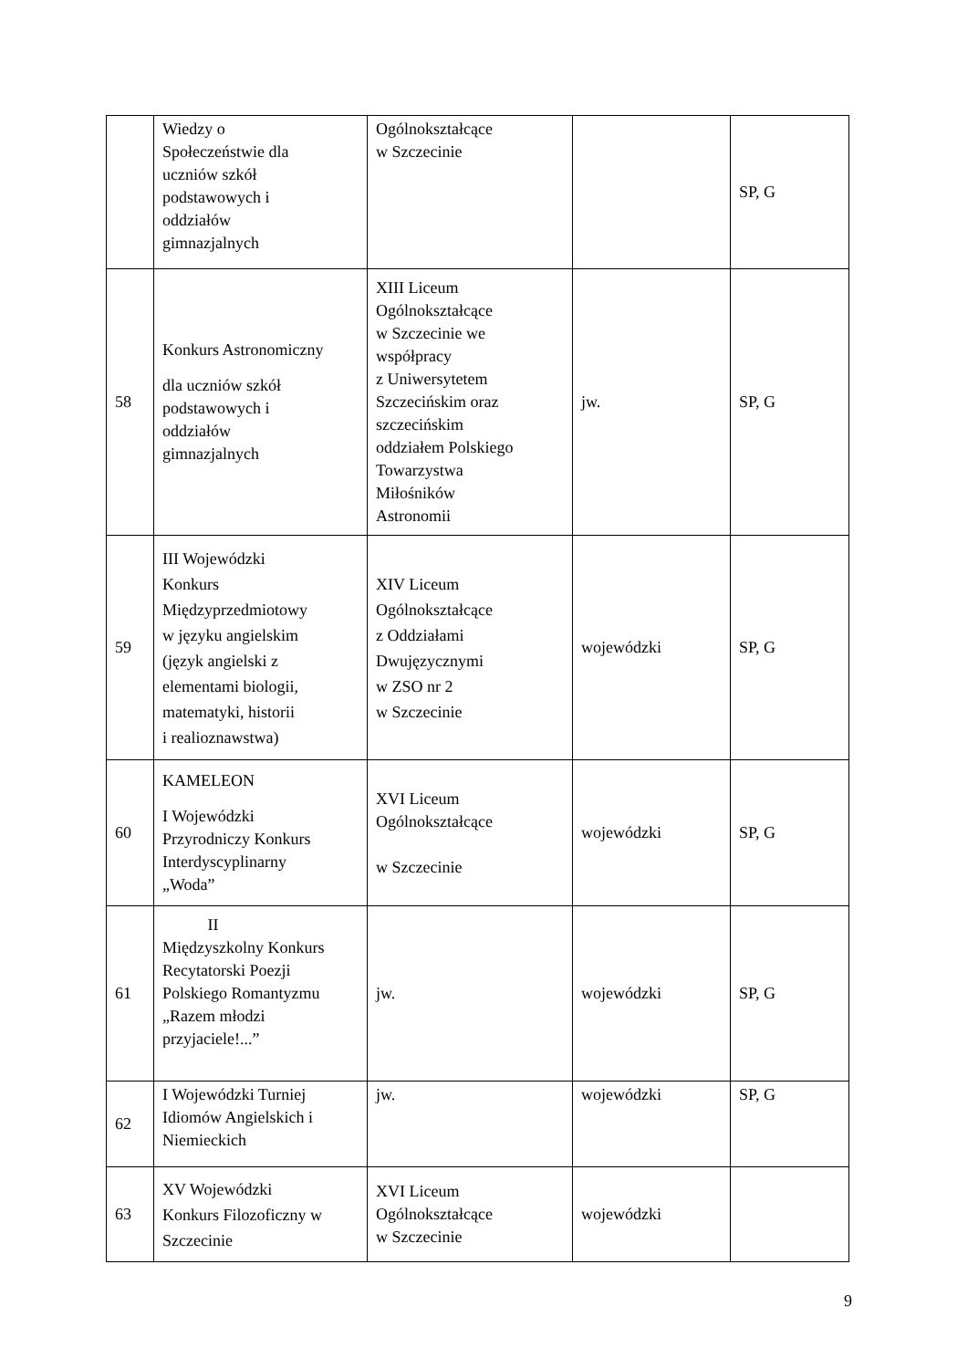| | Wiedzy o Społeczeństwie dla uczniów szkół podstawowych i oddziałów gimnazjalnych | Ogólnokształcące w Szczecinie | | SP, G |
| 58 | Konkurs Astronomiczny dla uczniów szkół podstawowych i oddziałów gimnazjalnych | XIII Liceum Ogólnokształcące w Szczecinie we współpracy z Uniwersytetem Szczecińskim oraz szczecińskim oddziałem Polskiego Towarzystwa Miłośników Astronomii | jw. | SP, G |
| 59 | III Wojewódzki Konkurs Międzyprzedmiotowy w języku angielskim (język angielski z elementami biologii, matematyki, historii i realioznawstwa) | XIV Liceum Ogólnokształcące z Oddziałami Dwujęzycznymi w ZSO nr 2 w Szczecinie | wojewódzki | SP, G |
| 60 | KAMELEON I Wojewódzki Przyrodniczy Konkurs Interdyscyplinarny „Woda” | XVI Liceum Ogólnokształcące w Szczecinie | wojewódzki | SP, G |
| 61 | II Międzyszkolny Konkurs Recytatorski Poezji Polskiego Romantyzmu „Razem młodzi przyjaciele!...” | jw. | wojewódzki | SP, G |
| 62 | I Wojewódzki Turniej Idiomów Angielskich i Niemieckich | jw. | wojewódzki | SP, G |
| 63 | XV Wojewódzki Konkurs Filozoficzny w Szczecinie | XVI Liceum Ogólnokształcące w Szczecinie | wojewódzki | |
9